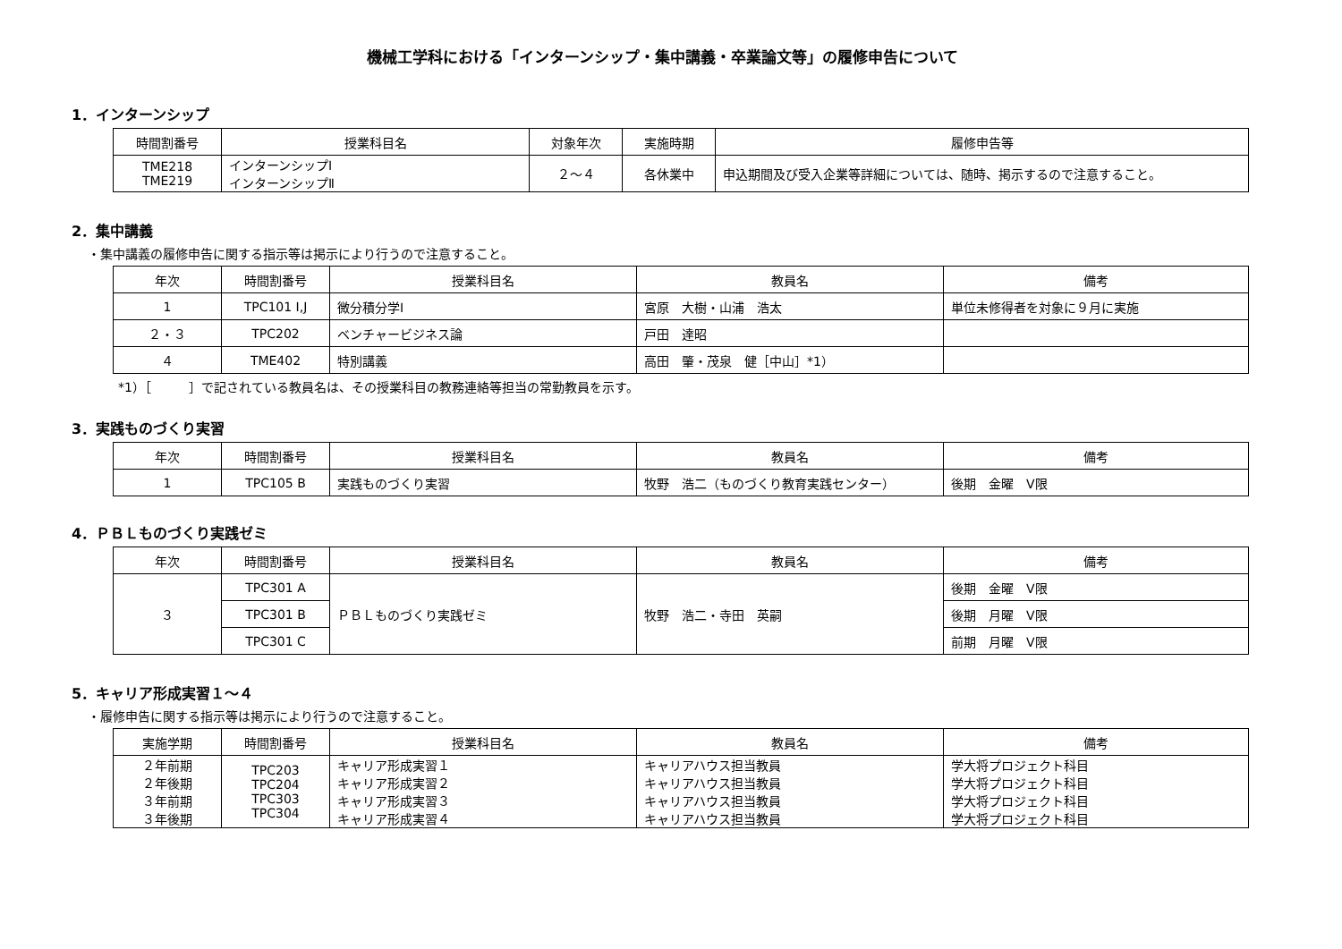機械工学科における「インターンシップ・集中講義・卒業論文等」の履修申告について
1．インターンシップ
| 時間割番号 | 授業科目名 | 対象年次 | 実施時期 | 履修申告等 |
| --- | --- | --- | --- | --- |
| TME218 TME219 | インターンシップⅠ インターンシップⅡ | ２～４ | 各休業中 | 申込期間及び受入企業等詳細については、随時、掲示するので注意すること。 |
2．集中講義
・集中講義の履修申告に関する指示等は掲示により行うので注意すること。
| 年次 | 時間割番号 | 授業科目名 | 教員名 | 備考 |
| --- | --- | --- | --- | --- |
| 1 | TPC101 I,J | 微分積分学Ⅰ | 宮原 大樹・山浦 浩太 | 単位未修得者を対象に９月に実施 |
| ２・３ | TPC202 | ベンチャービジネス論 | 戸田 達昭 | |
| ４ | TME402 | 特別講義 | 高田 肇・茂泉 健［中山］*1） | |
*1）［　　　］で記されている教員名は、その授業科目の教務連絡等担当の常勤教員を示す。
3．実践ものづくり実習
| 年次 | 時間割番号 | 授業科目名 | 教員名 | 備考 |
| --- | --- | --- | --- | --- |
| 1 | TPC105 B | 実践ものづくり実習 | 牧野 浩二（ものづくり教育実践センター） | 後期 金曜 Ⅴ限 |
4．ＰＢＬものづくり実践ゼミ
| 年次 | 時間割番号 | 授業科目名 | 教員名 | 備考 |
| --- | --- | --- | --- | --- |
| ３ | TPC301 A | ＰＢＬものづくり実践ゼミ | 牧野 浩二・寺田 英嗣 | 後期 金曜 Ⅴ限 |
| | TPC301 B | | | 後期 月曜 Ⅴ限 |
| | TPC301 C | | | 前期 月曜 Ⅴ限 |
5．キャリア形成実習１～４
・履修申告に関する指示等は掲示により行うので注意すること。
| 実施学期 | 時間割番号 | 授業科目名 | 教員名 | 備考 |
| --- | --- | --- | --- | --- |
| ２年前期 ２年後期 ３年前期 ３年後期 | TPC203 TPC204 TPC303 TPC304 | キャリア形成実習１ キャリア形成実習２ キャリア形成実習３ キャリア形成実習４ | キャリアハウス担当教員 キャリアハウス担当教員 キャリアハウス担当教員 キャリアハウス担当教員 | 学大将プロジェクト科目 学大将プロジェクト科目 学大将プロジェクト科目 学大将プロジェクト科目 |